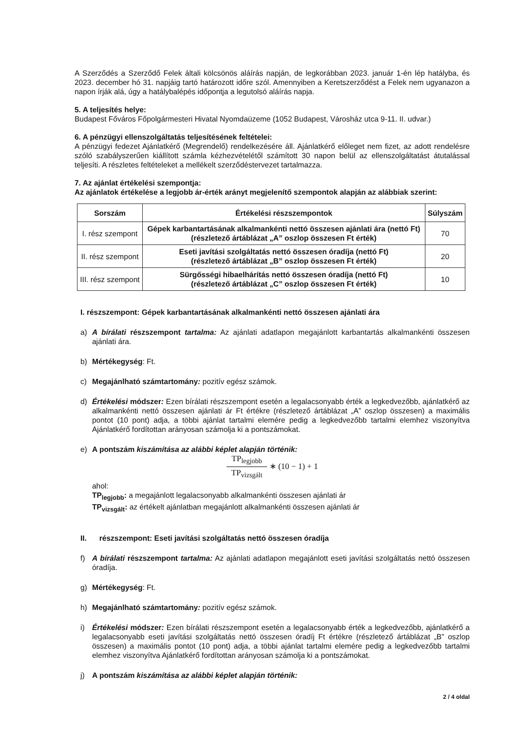A Szerződés a Szerződő Felek általi kölcsönös aláírás napján, de legkorábban 2023. január 1-én lép hatályba, és 2023. december hó 31. napjáig tartó határozott időre szól. Amennyiben a Keretszerződést a Felek nem ugyanazon a napon írják alá, úgy a hatálybalépés időpontja a legutolsó aláírás napja.
5. A teljesítés helye:
Budapest Főváros Főpolgármesteri Hivatal Nyomdaüzeme (1052 Budapest, Városház utca 9-11. II. udvar.)
6. A pénzügyi ellenszolgáltatás teljesítésének feltételei:
A pénzügyi fedezet Ajánlatkérő (Megrendelő) rendelkezésére áll. Ajánlatkérő előleget nem fizet, az adott rendelésre szóló szabályszerűen kiállított számla kézhezvételétől számított 30 napon belül az ellenszolgáltatást átutalással teljesíti. A részletes feltételeket a mellékelt szerződéstervezet tartalmazza.
7. Az ajánlat értékelési szempontja:
Az ajánlatok értékelése a legjobb ár-érték arányt megjelenítő szempontok alapján az alábbiak szerint:
| Sorszám | Értékelési részszempontok | Súlyszám |
| --- | --- | --- |
| I. rész szempont | Gépek karbantartásának alkalmankénti nettó összesen ajánlati ára (nettó Ft) (részletező ártáblázat „A” oszlop összesen Ft érték) | 70 |
| II. rész szempont | Eseti javítási szolgáltatás nettó összesen óradíja (nettó Ft) (részletező ártáblázat „B” oszlop összesen Ft érték) | 20 |
| III. rész szempont | Sürgősségi hibaelhárítás nettó összesen óradíja (nettó Ft) (részletező ártáblázat „C” oszlop összesen Ft érték) | 10 |
I. részszempont: Gépek karbantartásának alkalmankénti nettó összesen ajánlati ára
a) A bírálati részszempont tartalma: Az ajánlati adatlapon megajánlott karbantartás alkalmankénti összesen ajánlati ára.
b) Mértékegység: Ft.
c) Megajánlható számtartomány: pozitív egész számok.
d) Értékelési módszer: Ezen bírálati részszempont esetén a legalacsonyabb érték a legkedvezőbb, ajánlatkérő az alkalmankénti nettó összesen ajánlati ár Ft értékre (részletező ártáblázat „A” oszlop összesen) a maximális pontot (10 pont) adja, a többi ajánlat tartalmi elemére pedig a legkedvezőbb tartalmi elemhez viszonyítva Ajánlatkérő fordítottan arányosan számolja ki a pontszámokat.
e) A pontszám kiszámítása az alábbi képlet alapján történik:
TP<sub>legjobb</sub> TP<sub>vizsgált</sub> ∗ (10 − 1) + 1
ahol:
TP<sub>legjobb</sub>: a megajánlott legalacsonyabb alkalmankénti összesen ajánlati ár
TP<sub>vizsgált</sub>: az értékelt ajánlatban megajánlott alkalmankénti összesen ajánlati ár
II. részszempont: Eseti javítási szolgáltatás nettó összesen óradíja
f) A bírálati részszempont tartalma: Az ajánlati adatlapon megajánlott eseti javítási szolgáltatás nettó összesen óradíja.
g) Mértékegység: Ft.
h) Megajánlható számtartomány: pozitív egész számok.
i) Értékelési módszer: Ezen bírálati részszempont esetén a legalacsonyabb érték a legkedvezőbb, ajánlatkérő a legalacsonyabb eseti javítási szolgáltatás nettó összesen óradíj Ft értékre (részletező ártáblázat „B” oszlop összesen) a maximális pontot (10 pont) adja, a többi ajánlat tartalmi elemére pedig a legkedvezőbb tartalmi elemhez viszonyítva Ajánlatkérő fordítottan arányosan számolja ki a pontszámokat.
j) A pontszám kiszámítása az alábbi képlet alapján történik:
2 / 4 oldal